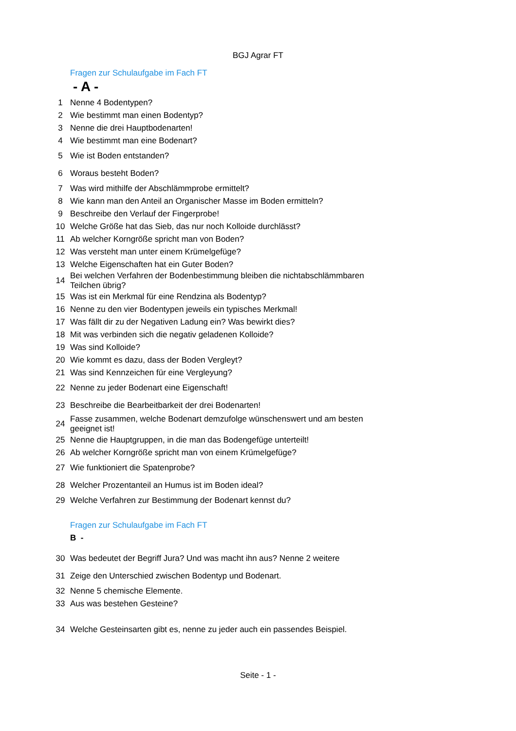BGJ Agrar FT
Fragen zur Schulaufgabe im Fach FT
- A -
| 1 | Nenne 4 Bodentypen? |
| 2 | Wie bestimmt man einen Bodentyp? |
| 3 | Nenne die drei Hauptbodenarten! |
| 4 | Wie bestimmt man eine Bodenart? |
| 5 | Wie ist Boden entstanden? |
| 6 | Woraus besteht Boden? |
| 7 | Was wird mithilfe der Abschlämmprobe ermittelt? |
| 8 | Wie kann man den Anteil an Organischer Masse im Boden ermitteln? |
| 9 | Beschreibe den Verlauf der Fingerprobe! |
| 10 | Welche Größe hat das Sieb, das nur noch Kolloide durchlässt? |
| 11 | Ab welcher Korngröße spricht man von Boden? |
| 12 | Was versteht man unter einem Krümelgefüge? |
| 13 | Welche Eigenschaften hat ein Guter Boden? |
| 14 | Bei welchen Verfahren der Bodenbestimmung bleiben die nichtabschlämmbaren Teilchen übrig? |
| 15 | Was ist ein Merkmal für eine Rendzina als Bodentyp? |
| 16 | Nenne zu den vier Bodentypen jeweils ein typisches Merkmal! |
| 17 | Was fällt dir zu der Negativen Ladung ein? Was bewirkt dies? |
| 18 | Mit was verbinden sich die negativ geladenen Kolloide? |
| 19 | Was sind Kolloide? |
| 20 | Wie kommt es dazu, dass der Boden Vergleyt? |
| 21 | Was sind Kennzeichen für eine Vergleyung? |
| 22 | Nenne zu jeder Bodenart eine Eigenschaft! |
| 23 | Beschreibe die Bearbeitbarkeit der drei Bodenarten! |
| 24 | Fasse zusammen, welche Bodenart demzufolge wünschenswert und am besten geeignet ist! |
| 25 | Nenne die Hauptgruppen, in die man das Bodengefüge unterteilt! |
| 26 | Ab welcher Korngröße spricht man von einem Krümelgefüge? |
| 27 | Wie funktioniert die Spatenprobe? |
| 28 | Welcher Prozentanteil an Humus ist im Boden ideal? |
| 29 | Welche Verfahren zur Bestimmung der Bodenart kennst du? |
Fragen zur Schulaufgabe im Fach FT
B -
| 30 | Was bedeutet der Begriff Jura? Und was macht ihn aus? Nenne 2 weitere |
| 31 | Zeige den Unterschied zwischen Bodentyp und Bodenart. |
| 32 | Nenne 5 chemische Elemente. |
| 33 | Aus was bestehen Gesteine? |
| 34 | Welche Gesteinsarten gibt es, nenne zu jeder auch ein passendes Beispiel. |
Seite - 1 -